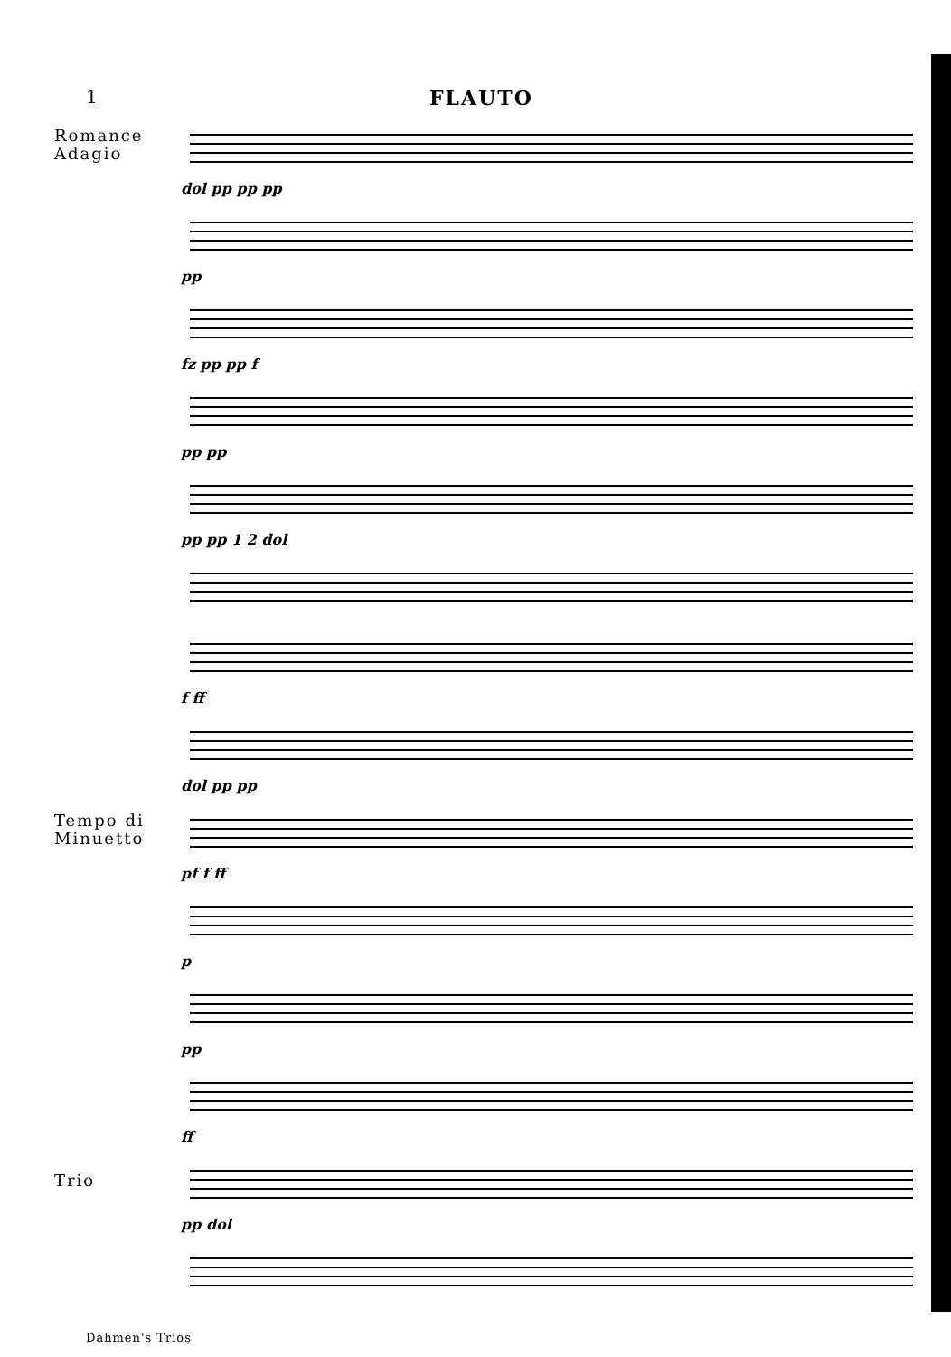1 FLAUTO
Romance
Adagio
dol pp pp pp
pp
fz pp pp f
pp pp
pp pp 1 2 dol
f ff
dol pp pp
Tempo di
Minuetto
pf f ff
p
pp
ff
Trio
pp dol
Dahmen's Trios